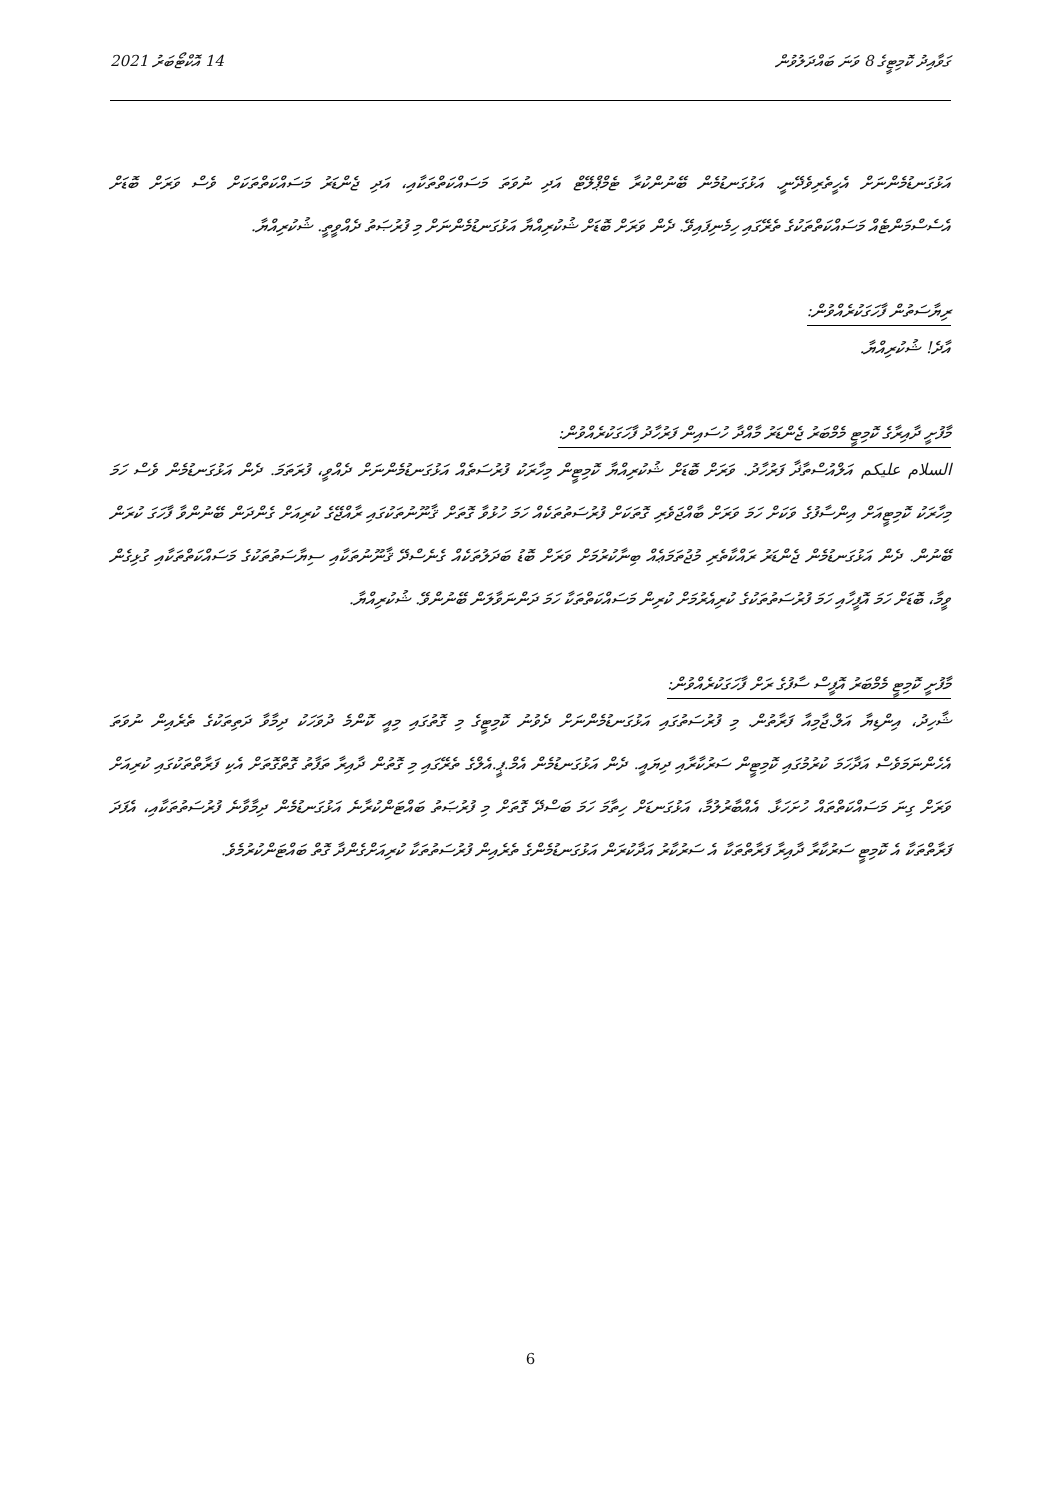ގަވާއިދު ކޮމިޓީގެ 8 ވަނަ ބައްދަލުވުން 14 އޮކްޓޯބަރު 2021
އަޅުގަނޑުމެންނަށް އެހީތެރިވެދޭނީ. އަޅުގަނޑުމެން ބޭނުންކުރާ ޓެމްޕްލޭޓް އަދި ނުވަތަ މަސައްކަތްތަކާއި، އަދި ޖެންޑަރު މަސައްކަތްތަކަށް ވެސް ވަރަށް ބޮޑަށް އެސެސްމަންޓެއް މަސައްކަތްތަކުގެ ތެރޭގައި ހިމެނިފައިވޭ. ދެން ވަރަށް ބޮޑަށް ޝުކުރިއްޔާ އަޅުގަނޑުމެންނަށް މި ފުރުޞަތު ދެއްވީތީ. ޝުކުރިއްޔާ.
ރިޔާސަތުން ފާހަގަކުރެއްވުން:
އާދެ! ޝުކުރިއްޔާ.
މާފުށީ ދާއިރާގެ ކޮމިޓީ މެމްބަރު ޖެންޑަރު މާއްދާ ހުސައިން ފަރުހާދު ފާހަގަކުރެއްވުން:
السلام عليكم އަލްއުސްތާޛާ ފަރުހާދު. ވަރަށް ބޮޑަށް ޝުކުރިއްޔާ ކޮމިޓީން މިހާރަކު ފުރުސަތެއް އަޅުގަނޑުމެންނަށް ދެއްވީ، ފުރަތަމަ. ދެން އަޅުގަނޑުމެން ވެސް ހަމަ މިހާރަކު ކޮމިޓީއަށް އިންސާފުގެ ވަކަށް ހަމަ ވަރަށް ބާއްޖަވެރި ގޮތަކަށް ފުރުސަތުތަކެއް ހަމަ ހުޅުވާ ގޮތަށް ޤާނޫނުތަކުގައި ރާއްޖޭގެ ކުރިއަށް ގެންދަން ބޭނުންވާ ފާހަގަ ކުރަން ބޭނުން. ދެން އަޅުގަނޑުމެން ޖެންޑަރު ރައްކާތެރި މުޖުތަމަޢެއް ބިނާކުރުމަށް ވަރަށް ބޮޑު ބަދަލުތަކެއް ގެނެސްދޭ ޤާނޫނުތަކާއި ސިޔާސަތުތަކުގެ މަސައްކަތްތަކާއި ގުޅިގެން ވީމާ، ބޮޑަށް ހަމަ އޮފީހާއި ހަމަ ފުރުސަތުތަކުގެ ކުރިއެރުމަށް ކުރިން މަސައްކަތްތަކާ ހަމަ ދަންނަވާލަން ބޭނުންވޭ. ޝުކުރިއްޔާ.
މާފުށީ ކޮމިޓީ މެމްބަރު އޮފީސް ސާފުގެ ރަށް ފާހަގަކުރެއްވުން:
ޝާހިދު، އިންޑިޔާ އަލް.ޖާމިއާ ފަރާތުން. މި ފުރުސަތުގައި އަޅުގަނޑުމެންނަށް ދެވުނު ކޮމިޓީގެ މި ގޮތުގައި މިއީ ކޮންމެ ދުވަހަކު ދިމާވާ ދަތިތަކުގެ ތެރެއިން ނުވަތަ އެހެންނަމަވެސް އަދާހަމަ ކުރުމުގައި ކޮމިޓީން ސަރުކާރާއި ދިޔައީ. ދެން އަޅުގަނޑުމެން އެމް.ޕީ.އެލްގެ ތެރޭގައި މި ގޮތުން ދާއިރާ ތަފާތު ގޮތްގޮތަށް އެކި ފަރާތްތަކުގައި ކުރިއަށް ވަރަށް ގިނަ މަސައްކަތްތައް ހުށަހަޅާ. އެއްބާރުލުމާ، އަޅުގަނޑަށް ހިތާމަ ހަމަ ބަސްދޭ ގޮތަށް މި ފުރުޞަތު ބައްޓަންކުރާނެ އަޅުގަނޑުމެން ދިމާވާނެ ފުރުސަތުތަކާއި، އެފަދަ ފަރާތްތަކާ އެ ކޮމިޓީ ސަރުކާރާ ދާއިރާ ފަރާތްތަކާ އެ ސަރުކާރު އަދާކުރަން އަޅުގަނޑުމެންގެ ތެރެއިން ފުރުސަތުތަކާ ކުރިއަށްގެންދާ ގޮތް ބައްޓަންކުރުމެވެ.
6